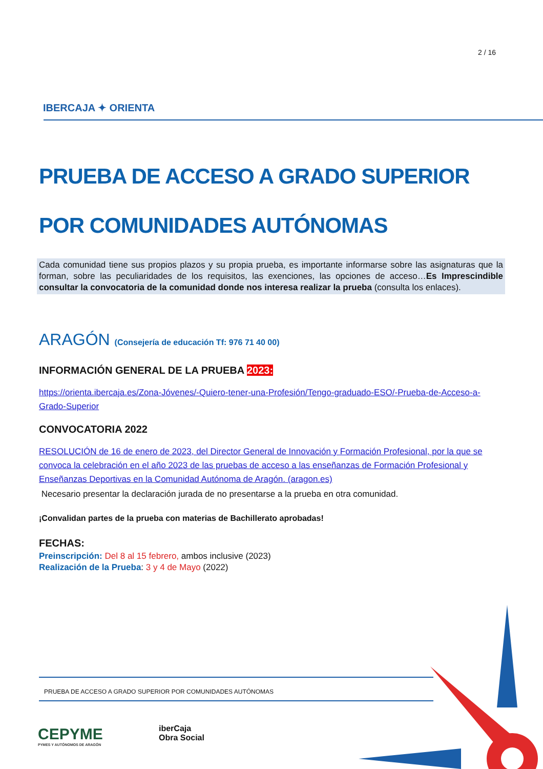2 / 16
IBERCAJA ✦ ORIENTA
PRUEBA DE ACCESO A GRADO SUPERIOR
POR COMUNIDADES AUTÓNOMAS
Cada comunidad tiene sus propios plazos y su propia prueba, es importante informarse sobre las asignaturas que la forman, sobre las peculiaridades de los requisitos, las exenciones, las opciones de acceso…Es Imprescindible consultar la convocatoria de la comunidad donde nos interesa realizar la prueba (consulta los enlaces).
ARAGÓN (Consejería de educación Tf: 976 71 40 00)
INFORMACIÓN GENERAL DE LA PRUEBA 2023:
https://orienta.ibercaja.es/Zona-Jóvenes/-Quiero-tener-una-Profesión/Tengo-graduado-ESO/-Prueba-de-Acceso-a-Grado-Superior
CONVOCATORIA 2022
RESOLUCIÓN de 16 de enero de 2023, del Director General de Innovación y Formación Profesional, por la que se convoca la celebración en el año 2023 de las pruebas de acceso a las enseñanzas de Formación Profesional y Enseñanzas Deportivas en la Comunidad Autónoma de Aragón. (aragon.es)
Necesario presentar la declaración jurada de no presentarse a la prueba en otra comunidad.
¡Convalidan partes de la prueba con materias de Bachillerato aprobadas!
FECHAS:
Preinscripción: Del 8 al 15 febrero, ambos inclusive (2023)
Realización de la Prueba: 3 y 4 de Mayo (2022)
PRUEBA DE ACCESO A GRADO SUPERIOR POR COMUNIDADES AUTÓNOMAS
CEPYME
PYMES Y AUTÓNOMOS DE ARAGÓN
iberCaja
Obra Social